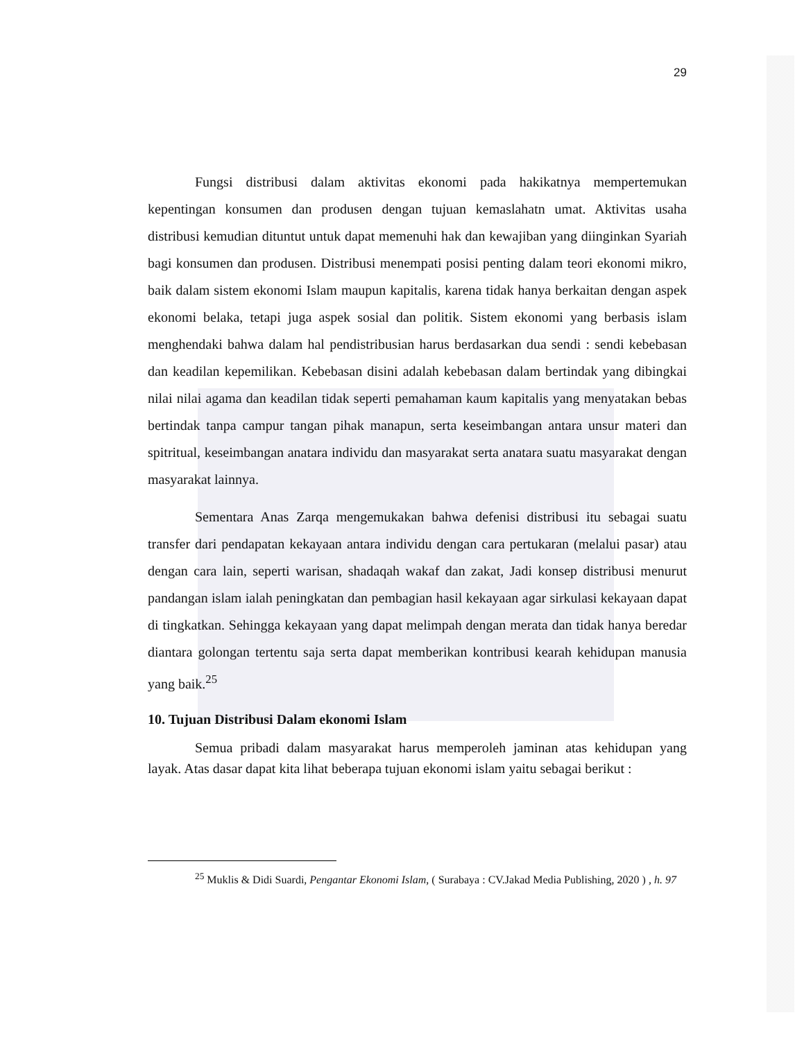29
Fungsi distribusi dalam aktivitas ekonomi pada hakikatnya mempertemukan kepentingan konsumen dan produsen dengan tujuan kemaslahatn umat. Aktivitas usaha distribusi kemudian dituntut untuk dapat memenuhi hak dan kewajiban yang diinginkan Syariah bagi konsumen dan produsen. Distribusi menempati posisi penting dalam teori ekonomi mikro, baik dalam sistem ekonomi Islam maupun kapitalis, karena tidak hanya berkaitan dengan aspek ekonomi belaka, tetapi juga aspek sosial dan politik. Sistem ekonomi yang berbasis islam menghendaki bahwa dalam hal pendistribusian harus berdasarkan dua sendi : sendi kebebasan dan keadilan kepemilikan. Kebebasan disini adalah kebebasan dalam bertindak yang dibingkai nilai nilai agama dan keadilan tidak seperti pemahaman kaum kapitalis yang menyatakan bebas bertindak tanpa campur tangan pihak manapun, serta keseimbangan antara unsur materi dan spitritual, keseimbangan anatara individu dan masyarakat serta anatara suatu masyarakat dengan masyarakat lainnya.
Sementara Anas Zarqa mengemukakan bahwa defenisi distribusi itu sebagai suatu transfer dari pendapatan kekayaan antara individu dengan cara pertukaran (melalui pasar) atau dengan cara lain, seperti warisan, shadaqah wakaf dan zakat, Jadi konsep distribusi menurut pandangan islam ialah peningkatan dan pembagian hasil kekayaan agar sirkulasi kekayaan dapat di tingkatkan. Sehingga kekayaan yang dapat melimpah dengan merata dan tidak hanya beredar diantara golongan tertentu saja serta dapat memberikan kontribusi kearah kehidupan manusia yang baik.<sup>25</sup>
10. Tujuan Distribusi Dalam ekonomi Islam
Semua pribadi dalam masyarakat harus memperoleh jaminan atas kehidupan yang layak. Atas dasar dapat kita lihat beberapa tujuan ekonomi islam yaitu sebagai berikut :
<sup>25</sup> Muklis & Didi Suardi, Pengantar Ekonomi Islam, ( Surabaya : CV.Jakad Media Publishing, 2020 ) , h. 97